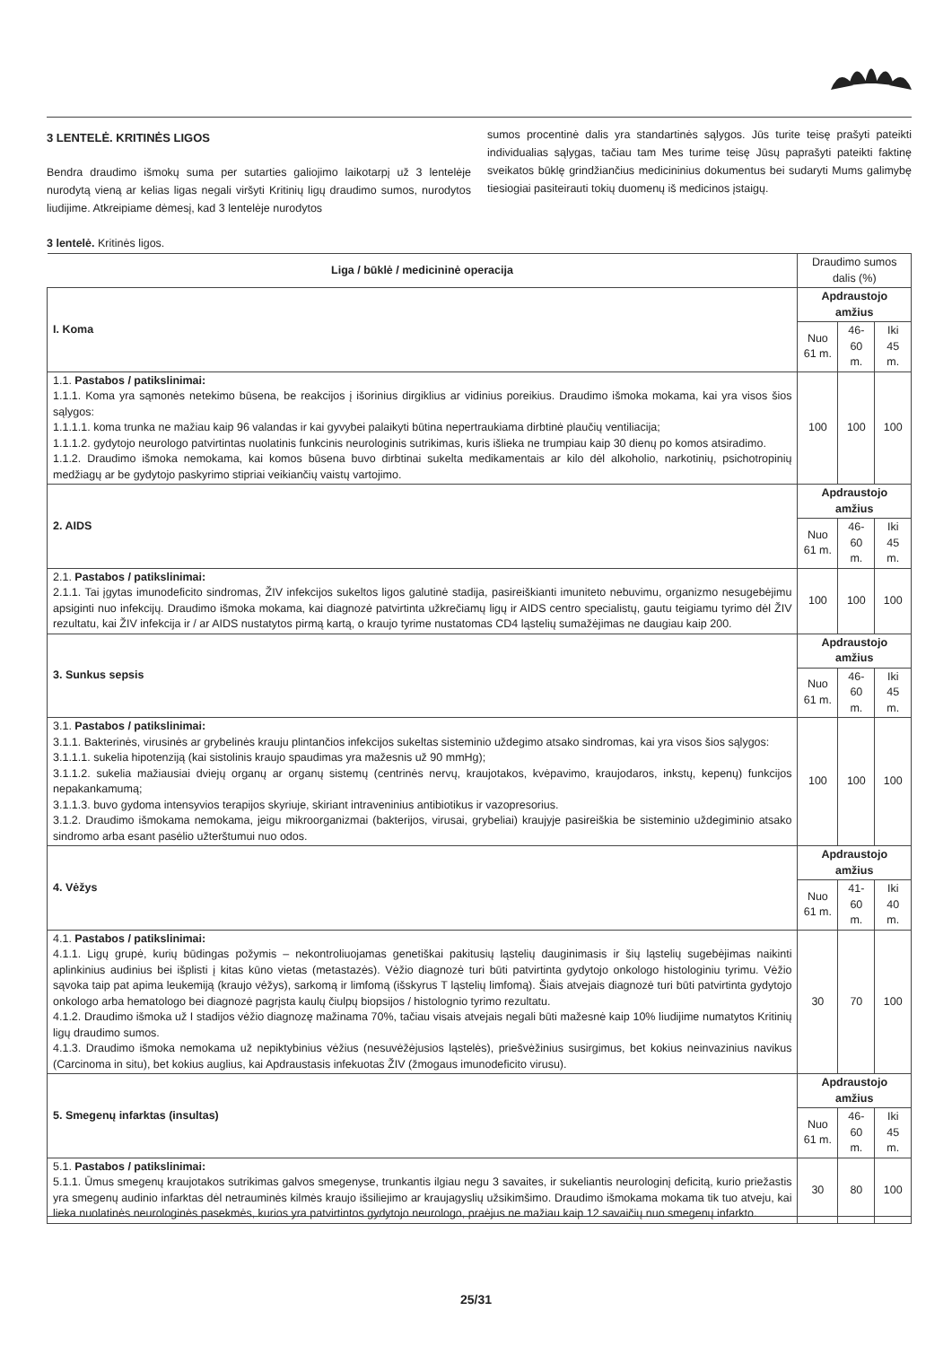3 LENTELĖ. KRITINĖS LIGOS
Bendra draudimo išmokų suma per sutarties galiojimo laikotarpį už 3 lentelėje nurodytą vieną ar kelias ligas negali viršyti Kritinių ligų draudimo sumos, nurodytos liudijime. Atkreipiame dėmesį, kad 3 lentelėje nurodytos
sumos procentinė dalis yra standartinės sąlygos. Jūs turite teisę prašyti pateikti individualias sąlygas, tačiau tam Mes turime teisę Jūsų paprašyti pateikti faktinę sveikatos būklę grindžiančius medicininius dokumentus bei sudaryti Mums galimybę tiesiogiai pasiteirauti tokių duomenų iš medicinos įstaigų.
3 lentelė. Kritinės ligos.
| Liga / būklė / medicininė operacija | Draudimo sumos dalis (%) | | |
| I. Koma | Apdraustojo amžius | | |
| | Nuo 61 m. | 46-60 m. | Iki 45 m. |
| 1.1. Pastabos / patikslinimai: 1.1.1. Koma yra sąmonės netekimo būsena, be reakcijos į išorinius dirgiklius ar vidinius poreikius. Draudimo išmoka mokama, kai yra visos šios sąlygos: 1.1.1.1. koma trunka ne mažiau kaip 96 valandas ir kai gyvybei palaikyti būtina nepertraukiama dirbtinė plaučių ventiliacija; 1.1.1.2. gydytojo neurologo patvirtintas nuolatinis funkcinis neurologinis sutrikimas, kuris išlieka ne trumpiau kaip 30 dienų po komos atsiradimo. 1.1.2. Draudimo išmoka nemokama, kai komos būsena buvo dirbtinai sukelta medikamentais ar kilo dėl alkoholio, narkotinių, psichotropinių medžiagų ar be gydytojo paskyrimo stipriai veikiančių vaistų vartojimo. | 100 | 100 | 100 |
| 2. AIDS | Apdraustojo amžius | | |
| | Nuo 61 m. | 46-60 m. | Iki 45 m. |
| 2.1. Pastabos / patikslinimai: 2.1.1. Tai įgytas imunodeficito sindromas, ŽIV infekcijos sukeltos ligos galutinė stadija, pasireiškianti imuniteto nebuvimu, organizmo nesugebėjimu apsiginti nuo infekcijų. Draudimo išmoka mokama, kai diagnozė patvirtinta užkrečiamų ligų ir AIDS centro specialistų, gautu teigiamu tyrimo dėl ŽIV rezultatu, kai ŽIV infekcija ir / ar AIDS nustatytos pirmą kartą, o kraujo tyrime nustatomas CD4 ląstelių sumažėjimas ne daugiau kaip 200. | 100 | 100 | 100 |
| 3. Sunkus sepsis | Apdraustojo amžius | | |
| | Nuo 61 m. | 46-60 m. | Iki 45 m. |
| 3.1. Pastabos / patikslinimai: 3.1.1. Bakterinės, virusinės ar grybelinės krauju plintančios infekcijos sukeltas sisteminio uždegimo atsako sindromas, kai yra visos šios sąlygos: 3.1.1.1. sukelia hipotenziją (kai sistolinis kraujo spaudimas yra mažesnis už 90 mmHg); 3.1.1.2. sukelia mažiausiai dviejų organų ar organų sistemų (centrinės nervų, kraujotakos, kvėpavimo, kraujodaros, inkstų, kepenų) funkcijos nepakankamumą; 3.1.1.3. buvo gydoma intensyvios terapijos skyriuje, skiriant intraveninius antibiotikus ir vazopresorius. 3.1.2. Draudimo išmokama nemokama, jeigu mikroorganizmai (bakterijos, virusai, grybeliai) kraujyje pasireiškia be sisteminio uždegiminio atsako sindromo arba esant pasėlio užterštumui nuo odos. | 100 | 100 | 100 |
| 4. Vėžys | Apdraustojo amžius | | |
| | Nuo 61 m. | 41-60 m. | Iki 40 m. |
| 4.1. Pastabos / patikslinimai: 4.1.1. Ligų grupė, kurių būdingas požymis – nekontroliuojamas genetiškai pakitusių ląstelių dauginimasis ir šių ląstelių sugebėjimas naikinti aplinkinius audinius bei išplisti į kitas kūno vietas (metastazės). Vėžio diagnozė turi būti patvirtinta gydytojo onkologo histologiniu tyrimu. Vėžio sąvoka taip pat apima leukemiją (kraujo vėžys), sarkomą ir limfomą (išskyrus T ląstelių limfomą). Šiais atvejais diagnozė turi būti patvirtinta gydytojo onkologo arba hematologo bei diagnozė pagrįsta kaulų čiulpų biopsijos / histolognio tyrimo rezultatu. 4.1.2. Draudimo išmoka už I stadijos vėžio diagnozę mažinama 70%, tačiau visais atvejais negali būti mažesnė kaip 10% liudijime numatytos Kritinių ligų draudimo sumos. 4.1.3. Draudimo išmoka nemokama už nepiktybinius vėžius (nesuvėžėjusios ląstelės), priešvėžinius susirgimus, bet kokius neinvazinius navikus (Carcinoma in situ), bet kokius auglius, kai Apdraustasis infekuotas ŽIV (žmogaus imunodeficito virusu). | 30 | 70 | 100 |
| 5. Smegenų infarktas (insultas) | Apdraustojo amžius | | |
| | Nuo 61 m. | 46-60 m. | Iki 45 m. |
| 5.1. Pastabos / patikslinimai: 5.1.1. Ūmus smegenų kraujotakos sutrikimas galvos smegenyse, trunkantis ilgiau negu 3 savaites, ir sukeliantis neurologinį deficitą, kurio priežastis yra smegenų audinio infarktas dėl netrauminės kilmės kraujo išsiliejimo ar kraujagyslių užsikimšimo. Draudimo išmokama mokama tik tuo atveju, kai lieka nuolatinės neurologinės pasekmės, kurios yra patvirtintos gydytojo neurologo, praėjus ne mažiau kaip 12 savaičių nuo smegenų infarkto. | 30 | 80 | 100 |
25/31